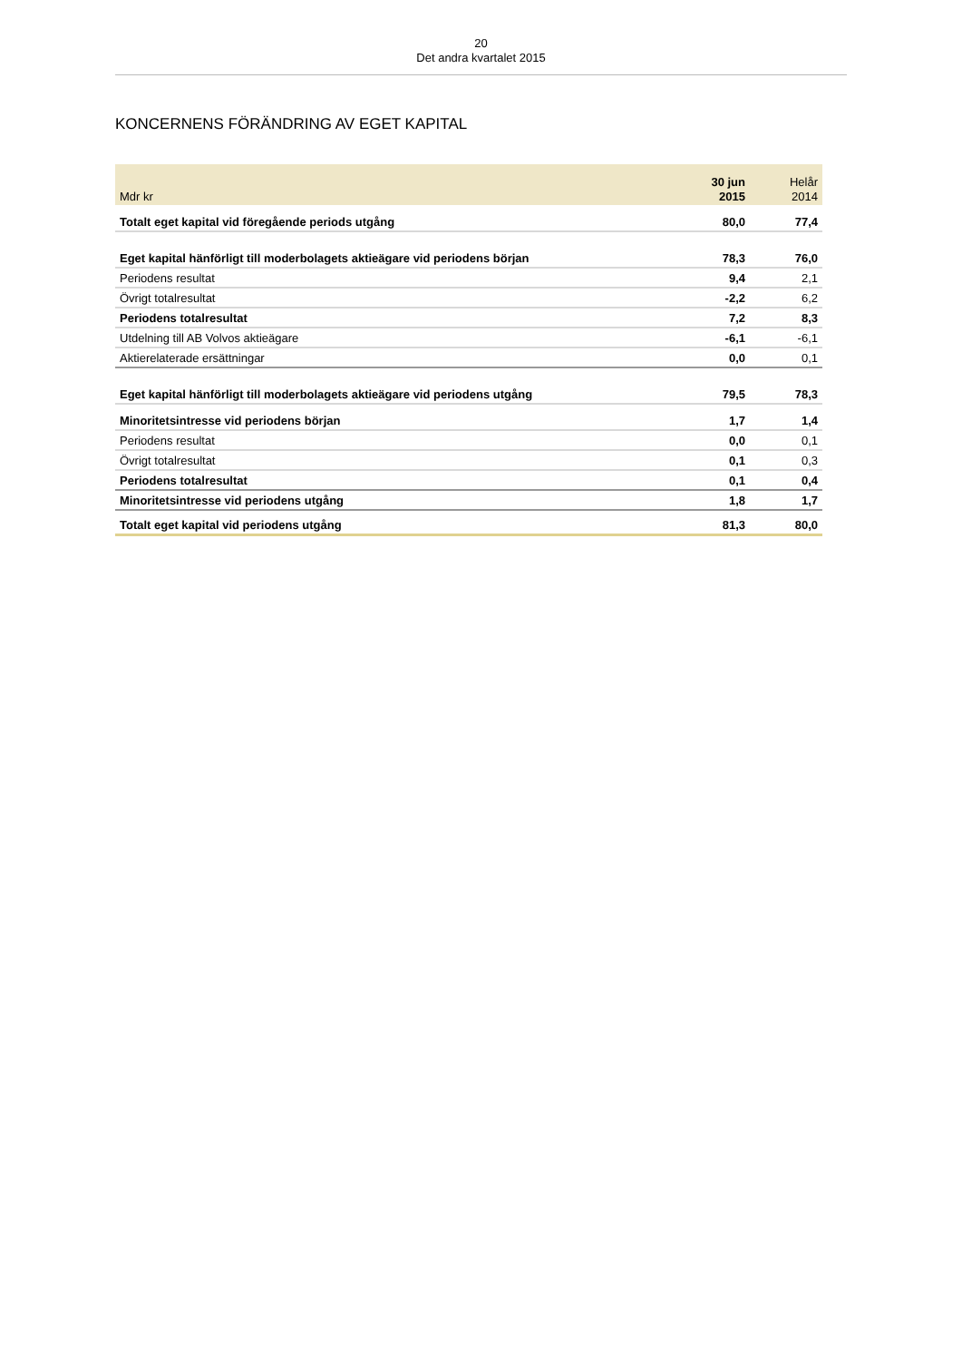20
Det andra kvartalet 2015
KONCERNENS FÖRÄNDRING AV EGET KAPITAL
| Mdr kr | 30 jun 2015 | Helår 2014 |
| --- | --- | --- |
| Totalt eget kapital vid föregående periods utgång | 80,0 | 77,4 |
| Eget kapital hänförligt till moderbolagets aktieägare vid periodens början | 78,3 | 76,0 |
| Periodens resultat | 9,4 | 2,1 |
| Övrigt totalresultat | -2,2 | 6,2 |
| Periodens totalresultat | 7,2 | 8,3 |
| Utdelning till AB Volvos aktieägare | -6,1 | -6,1 |
| Aktierelaterade ersättningar | 0,0 | 0,1 |
| Eget kapital hänförligt till moderbolagets aktieägare vid periodens utgång | 79,5 | 78,3 |
| Minoritetsintresse vid periodens början | 1,7 | 1,4 |
| Periodens resultat | 0,0 | 0,1 |
| Övrigt totalresultat | 0,1 | 0,3 |
| Periodens totalresultat | 0,1 | 0,4 |
| Minoritetsintresse vid periodens utgång | 1,8 | 1,7 |
| Totalt eget kapital vid periodens utgång | 81,3 | 80,0 |